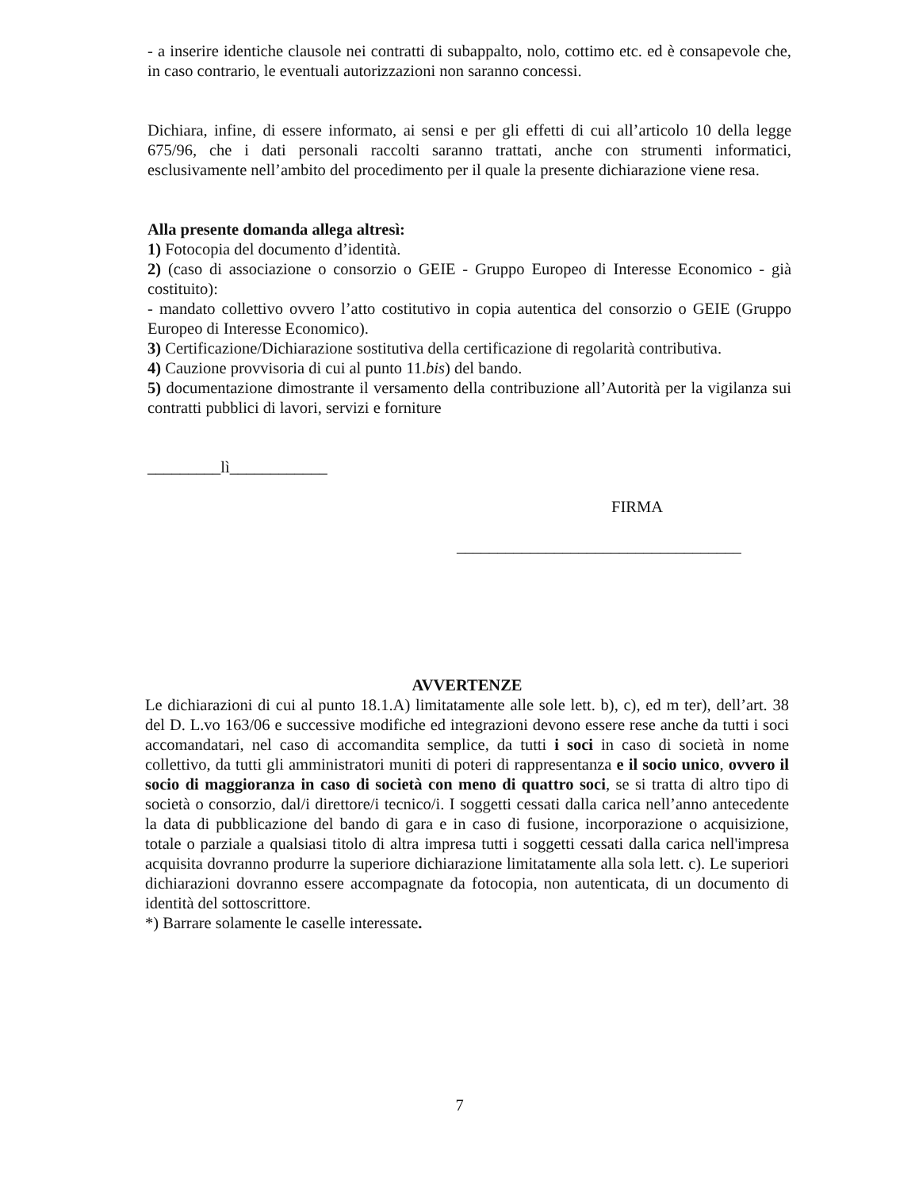- a inserire identiche clausole nei contratti di subappalto, nolo, cottimo etc. ed è consapevole che, in caso contrario, le eventuali autorizzazioni non saranno concessi.
Dichiara, infine, di essere informato, ai sensi e per gli effetti di cui all’articolo 10 della legge 675/96, che i dati personali raccolti saranno trattati, anche con strumenti informatici, esclusivamente nell’ambito del procedimento per il quale la presente dichiarazione viene resa.
Alla presente domanda allega altresì:
1) Fotocopia del documento d’identità.
2) (caso di associazione o consorzio o GEIE - Gruppo Europeo di Interesse Economico - già costituito):
- mandato collettivo ovvero l’atto costitutivo in copia autentica del consorzio o GEIE (Gruppo Europeo di Interesse Economico).
3) Certificazione/Dichiarazione sostitutiva della certificazione di regolarità contributiva.
4) Cauzione provvisoria di cui al punto 11.bis) del bando.
5) documentazione dimostrante il versamento della contribuzione all’Autorità per la vigilanza sui contratti pubblici di lavori, servizi e forniture
_________lì____________
FIRMA
___________________________________
AVVERTENZE
Le dichiarazioni di cui al punto 18.1.A) limitatamente alle sole lett. b), c), ed m ter), dell’art. 38 del D. L.vo 163/06 e successive modifiche ed integrazioni devono essere rese anche da tutti i soci accomandatari, nel caso di accomandita semplice, da tutti i soci in caso di società in nome collettivo, da tutti gli amministratori muniti di poteri di rappresentanza e il socio unico, ovvero il socio di maggioranza in caso di società con meno di quattro soci, se si tratta di altro tipo di società o consorzio, dal/i direttore/i tecnico/i. I soggetti cessati dalla carica nell’anno antecedente la data di pubblicazione del bando di gara e in caso di fusione, incorporazione o acquisizione, totale o parziale a qualsiasi titolo di altra impresa tutti i soggetti cessati dalla carica nell'impresa acquisita dovranno produrre la superiore dichiarazione limitatamente alla sola lett. c). Le superiori dichiarazioni dovranno essere accompagnate da fotocopia, non autenticata, di un documento di identità del sottoscrittore.
*) Barrare solamente le caselle interessate.
7